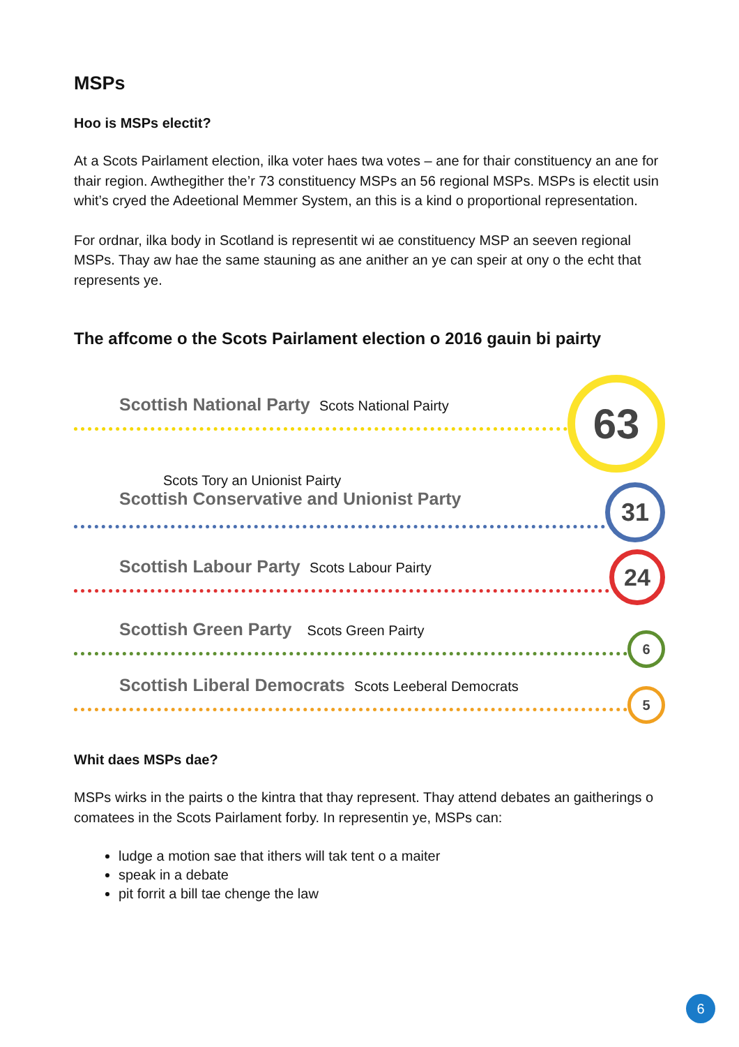MSPs
Hoo is MSPs electit?
At a Scots Pairlament election, ilka voter haes twa votes – ane for thair constituency an ane for thair region. Awthegither the’r 73 constituency MSPs an 56 regional MSPs. MSPs is electit usin whit’s cryed the Adeetional Memmer System, an this is a kind o proportional representation.
For ordnar, ilka body in Scotland is representit wi ae constituency MSP an seeven regional MSPs. Thay aw hae the same stauning as ane anither an ye can speir at ony o the echt that represents ye.
The affcome o the Scots Pairlament election o 2016 gauin bi pairty
Scottish National Party Scots National Pairty
63
Scots Tory an Unionist Pairty
Scottish Conservative and Unionist Party
31
Scottish Labour Party Scots Labour Pairty
24
Scottish Green Party Scots Green Pairty
6
Scottish Liberal Democrats Scots Leeberal Democrats
5
Whit daes MSPs dae?
MSPs wirks in the pairts o the kintra that thay represent. Thay attend debates an gaitherings o comatees in the Scots Pairlament forby. In representin ye, MSPs can:
ludge a motion sae that ithers will tak tent o a maiter
speak in a debate
pit forrit a bill tae chenge the law
6